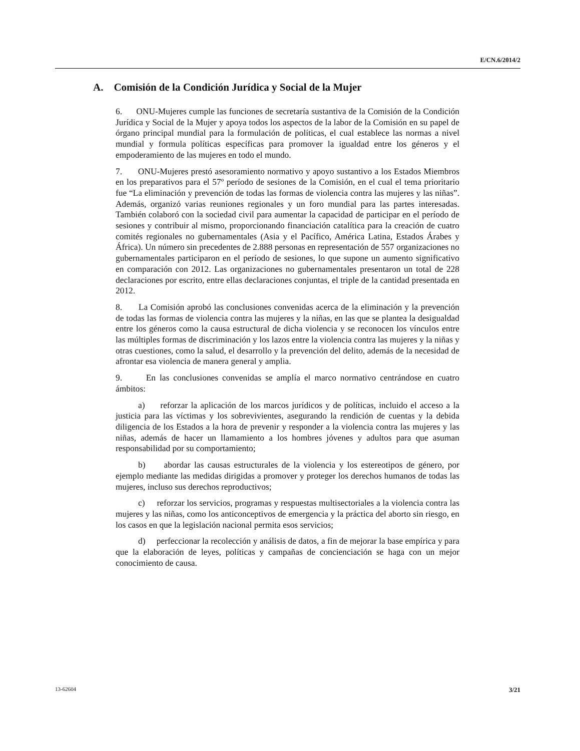E/CN.6/2014/2
A. Comisión de la Condición Jurídica y Social de la Mujer
6. ONU-Mujeres cumple las funciones de secretaría sustantiva de la Comisión de la Condición Jurídica y Social de la Mujer y apoya todos los aspectos de la labor de la Comisión en su papel de órgano principal mundial para la formulación de políticas, el cual establece las normas a nivel mundial y formula políticas específicas para promover la igualdad entre los géneros y el empoderamiento de las mujeres en todo el mundo.
7. ONU-Mujeres prestó asesoramiento normativo y apoyo sustantivo a los Estados Miembros en los preparativos para el 57º período de sesiones de la Comisión, en el cual el tema prioritario fue “La eliminación y prevención de todas las formas de violencia contra las mujeres y las niñas”. Además, organizó varias reuniones regionales y un foro mundial para las partes interesadas. También colaboró con la sociedad civil para aumentar la capacidad de participar en el período de sesiones y contribuir al mismo, proporcionando financiación catalítica para la creación de cuatro comités regionales no gubernamentales (Asia y el Pacífico, América Latina, Estados Árabes y África). Un número sin precedentes de 2.888 personas en representación de 557 organizaciones no gubernamentales participaron en el período de sesiones, lo que supone un aumento significativo en comparación con 2012. Las organizaciones no gubernamentales presentaron un total de 228 declaraciones por escrito, entre ellas declaraciones conjuntas, el triple de la cantidad presentada en 2012.
8. La Comisión aprobó las conclusiones convenidas acerca de la eliminación y la prevención de todas las formas de violencia contra las mujeres y la niñas, en las que se plantea la desigualdad entre los géneros como la causa estructural de dicha violencia y se reconocen los vínculos entre las múltiples formas de discriminación y los lazos entre la violencia contra las mujeres y la niñas y otras cuestiones, como la salud, el desarrollo y la prevención del delito, además de la necesidad de afrontar esa violencia de manera general y amplia.
9. En las conclusiones convenidas se amplía el marco normativo centrándose en cuatro ámbitos:
a) reforzar la aplicación de los marcos jurídicos y de políticas, incluido el acceso a la justicia para las víctimas y los sobrevivientes, asegurando la rendición de cuentas y la debida diligencia de los Estados a la hora de prevenir y responder a la violencia contra las mujeres y las niñas, además de hacer un llamamiento a los hombres jóvenes y adultos para que asuman responsabilidad por su comportamiento;
b) abordar las causas estructurales de la violencia y los estereotipos de género, por ejemplo mediante las medidas dirigidas a promover y proteger los derechos humanos de todas las mujeres, incluso sus derechos reproductivos;
c) reforzar los servicios, programas y respuestas multisectoriales a la violencia contra las mujeres y las niñas, como los anticonceptivos de emergencia y la práctica del aborto sin riesgo, en los casos en que la legislación nacional permita esos servicios;
d) perfeccionar la recolección y análisis de datos, a fin de mejorar la base empírica y para que la elaboración de leyes, políticas y campañas de concienciación se haga con un mejor conocimiento de causa.
13-62604 3/21